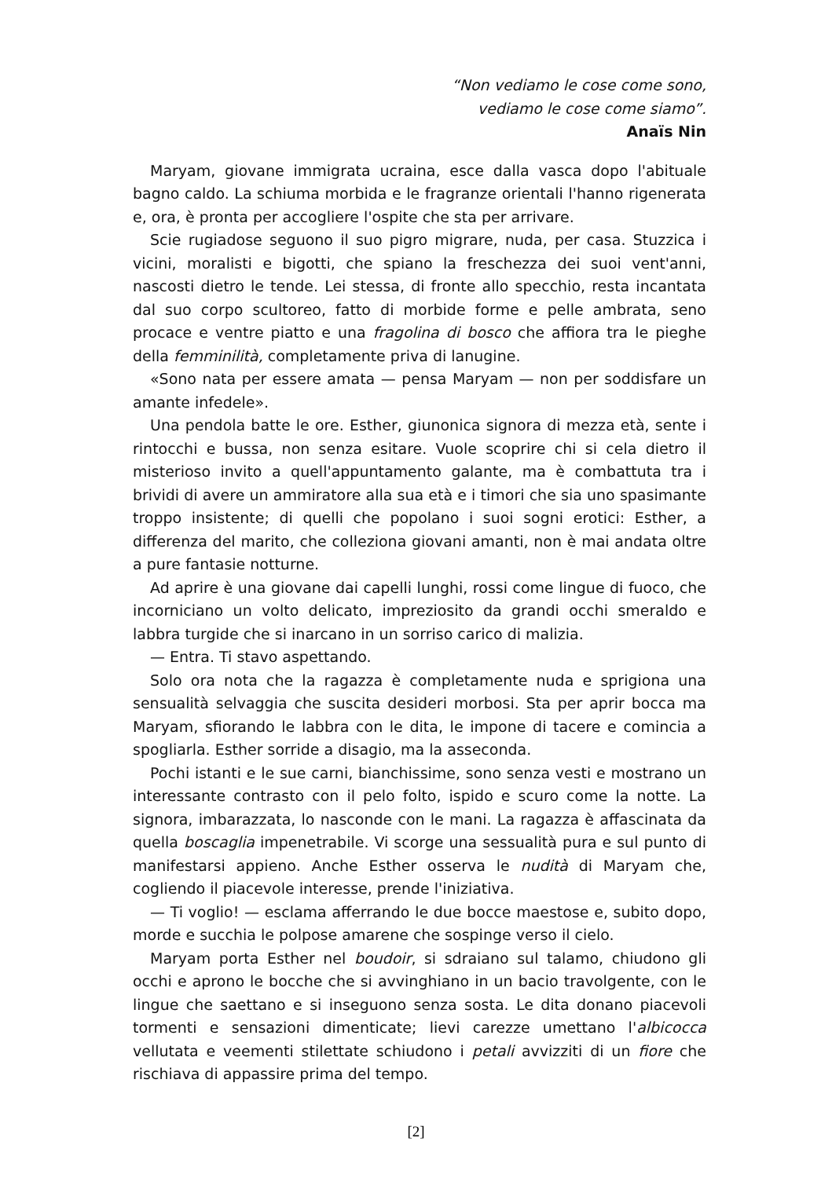“Non vediamo le cose come sono,
vediamo le cose come siamo”.
Anaïs Nin
Maryam, giovane immigrata ucraina, esce dalla vasca dopo l'abituale bagno caldo. La schiuma morbida e le fragranze orientali l'hanno rigenerata e, ora, è pronta per accogliere l'ospite che sta per arrivare.
Scie rugiadose seguono il suo pigro migrare, nuda, per casa. Stuzzica i vicini, moralisti e bigotti, che spiano la freschezza dei suoi vent'anni, nascosti dietro le tende. Lei stessa, di fronte allo specchio, resta incantata dal suo corpo scultoreo, fatto di morbide forme e pelle ambrata, seno procace e ventre piatto e una fragolina di bosco che affiora tra le pieghe della femminilità, completamente priva di lanugine.
«Sono nata per essere amata — pensa Maryam — non per soddisfare un amante infedele».
Una pendola batte le ore. Esther, giunonica signora di mezza età, sente i rintocchi e bussa, non senza esitare. Vuole scoprire chi si cela dietro il misterioso invito a quell'appuntamento galante, ma è combattuta tra i brividi di avere un ammiratore alla sua età e i timori che sia uno spasimante troppo insistente; di quelli che popolano i suoi sogni erotici: Esther, a differenza del marito, che colleziona giovani amanti, non è mai andata oltre a pure fantasie notturne.
Ad aprire è una giovane dai capelli lunghi, rossi come lingue di fuoco, che incorniciano un volto delicato, impreziosito da grandi occhi smeraldo e labbra turgide che si inarcano in un sorriso carico di malizia.
— Entra. Ti stavo aspettando.
Solo ora nota che la ragazza è completamente nuda e sprigiona una sensualità selvaggia che suscita desideri morbosi. Sta per aprir bocca ma Maryam, sfiorando le labbra con le dita, le impone di tacere e comincia a spogliarla. Esther sorride a disagio, ma la asseconda.
Pochi istanti e le sue carni, bianchissime, sono senza vesti e mostrano un interessante contrasto con il pelo folto, ispido e scuro come la notte. La signora, imbarazzata, lo nasconde con le mani. La ragazza è affascinata da quella boscaglia impenetrabile. Vi scorge una sessualità pura e sul punto di manifestarsi appieno. Anche Esther osserva le nudità di Maryam che, cogliendo il piacevole interesse, prende l'iniziativa.
— Ti voglio! — esclama afferrando le due bocce maestose e, subito dopo, morde e succhia le polpose amarene che sospinge verso il cielo.
Maryam porta Esther nel boudoir, si sdraiano sul talamo, chiudono gli occhi e aprono le bocche che si avvinghiano in un bacio travolgente, con le lingue che saettano e si inseguono senza sosta. Le dita donano piacevoli tormenti e sensazioni dimenticate; lievi carezze umettano l'albicocca vellutata e veementi stilettate schiudono i petali avvizziti di un fiore che rischiava di appassire prima del tempo.
[2]